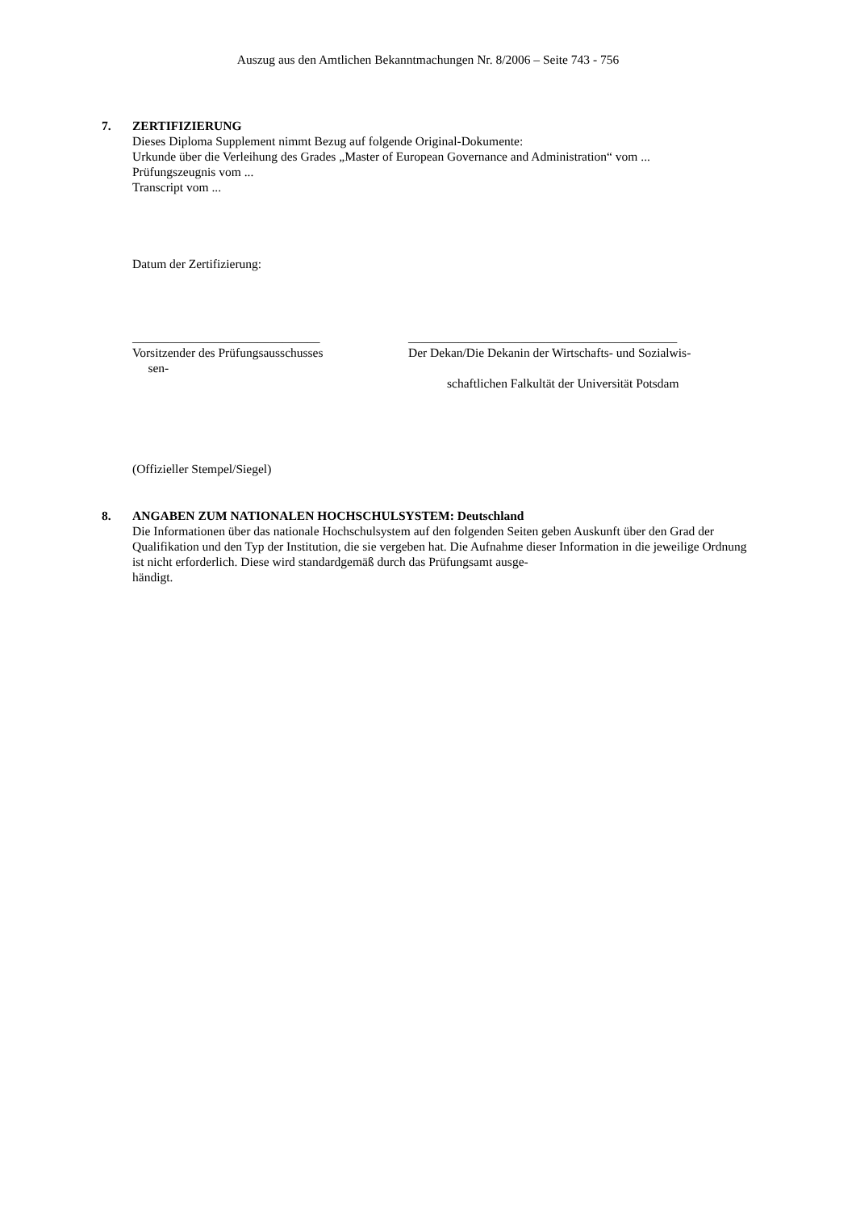Auszug aus den Amtlichen Bekanntmachungen Nr. 8/2006 – Seite 743 - 756
7. ZERTIFIZIERUNG
Dieses Diploma Supplement nimmt Bezug auf folgende Original-Dokumente:
Urkunde über die Verleihung des Grades „Master of European Governance and Administration“ vom ...
Prüfungszeugnis vom ...
Transcript vom ...
Datum der Zertifizierung:
______________________________
Vorsitzender des Prüfungsausschusses
sen-
___________________________________________
Der Dekan/Die Dekanin der Wirtschafts- und Sozialwis-
schaftlichen Falkultät der Universität Potsdam
(Offizieller Stempel/Siegel)
8. ANGABEN ZUM NATIONALEN HOCHSCHULSYSTEM: Deutschland
Die Informationen über das nationale Hochschulsystem auf den folgenden Seiten geben Auskunft über den Grad der Qualifikation und den Typ der Institution, die sie vergeben hat. Die Aufnahme dieser Information in die jeweilige Ordnung ist nicht erforderlich. Diese wird standardgemäß durch das Prüfungsamt ausge-
händigt.